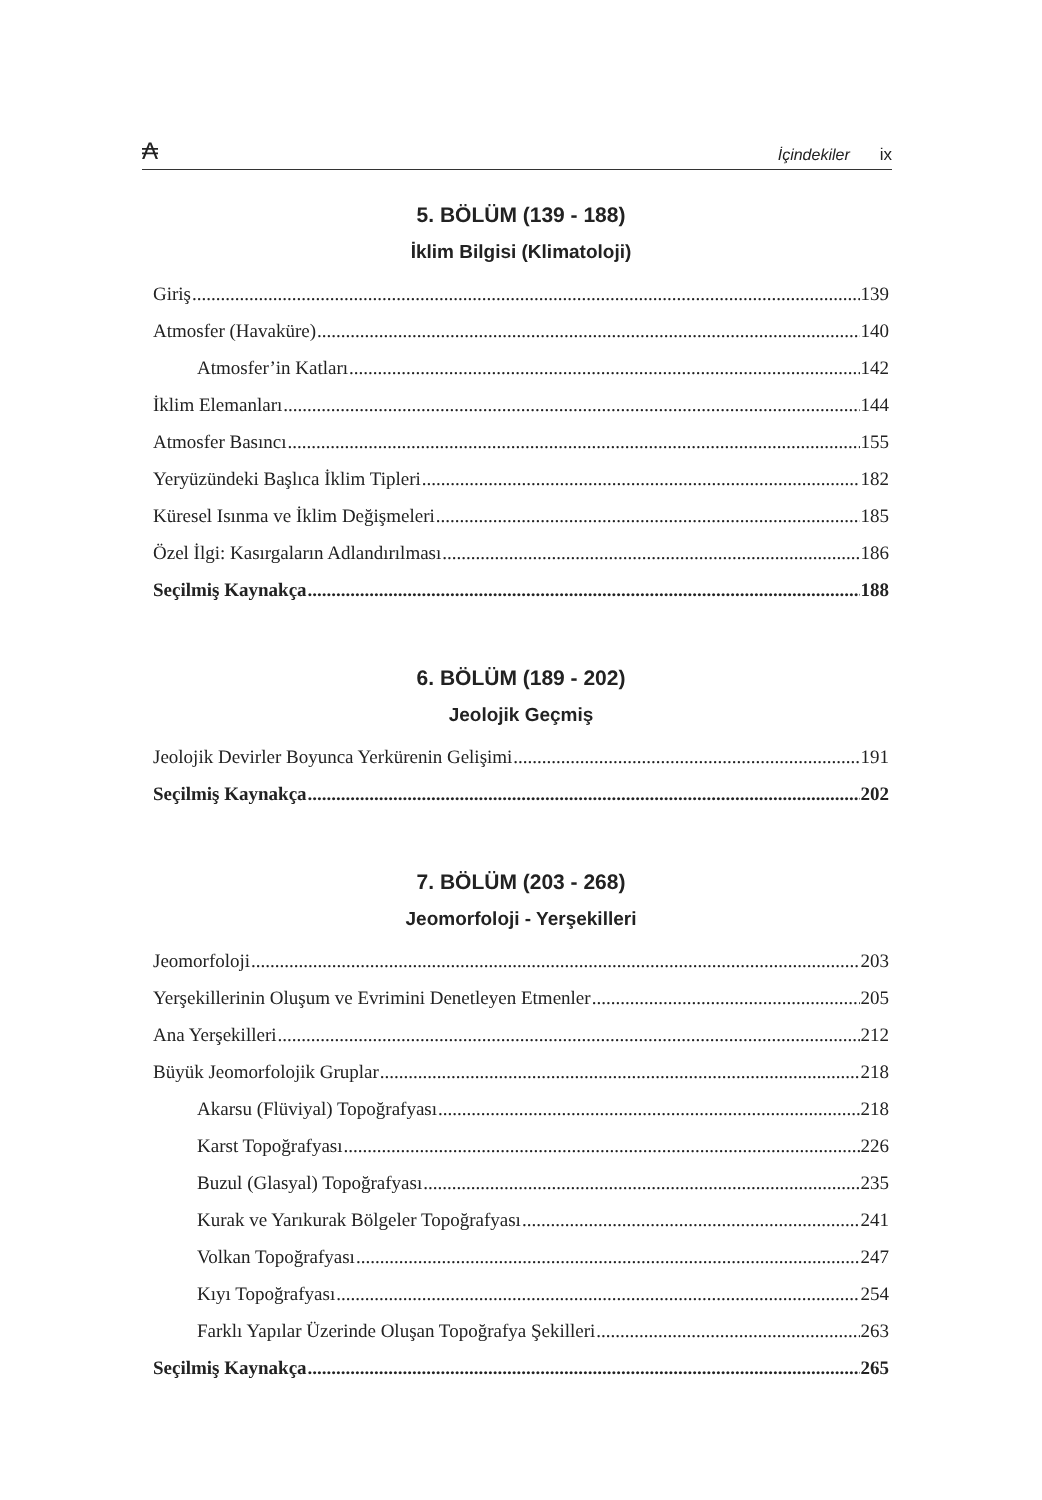₳ İçindekiler ix
5. BÖLÜM (139 - 188)
İklim Bilgisi (Klimatoloji)
Giriş 139
Atmosfer (Havaküre) 140
Atmosfer’in Katları 142
İklim Elemanları 144
Atmosfer Basıncı 155
Yeryüzündeki Başlıca İklim Tipleri 182
Küresel Isınma ve İklim Değişmeleri 185
Özel İlgi: Kasırgaların Adlandırılması 186
Seçilmiş Kaynakça 188
6. BÖLÜM (189 - 202)
Jeolojik Geçmiş
Jeolojik Devirler Boyunca Yerkürenin Gelişimi 191
Seçilmiş Kaynakça 202
7. BÖLÜM (203 - 268)
Jeomorfoloji - Yerşekilleri
Jeomorfoloji 203
Yerşekillerinin Oluşum ve Evrimini Denetleyen Etmenler 205
Ana Yerşekilleri 212
Büyük Jeomorfolojik Gruplar 218
Akarsu (Flüviyal) Topoğrafyası 218
Karst Topoğrafyası 226
Buzul (Glasyal) Topoğrafyası 235
Kurak ve Yarıkurak Bölgeler Topoğrafyası 241
Volkan Topoğrafyası 247
Kıyı Topoğrafyası 254
Farklı Yapılar Üzerinde Oluşan Topoğrafya Şekilleri 263
Seçilmiş Kaynakça 265